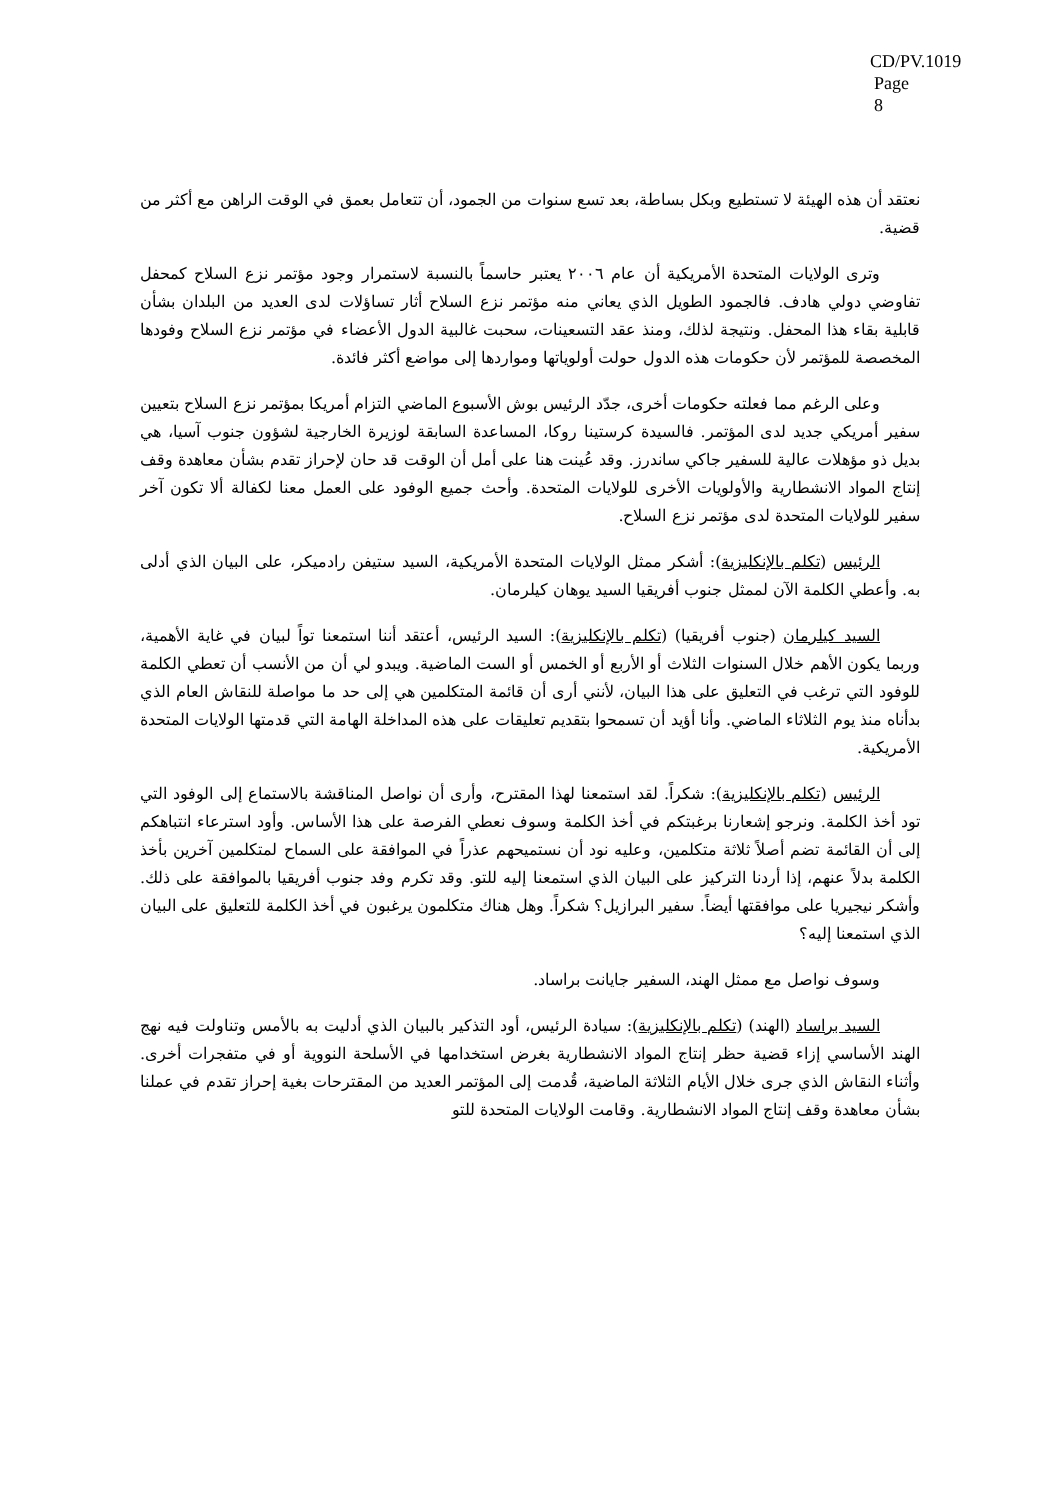CD/PV.1019
Page 8
نعتقد أن هذه الهيئة لا تستطيع وبكل بساطة، بعد تسع سنوات من الجمود، أن تتعامل بعمق في الوقت الراهن مع أكثر من قضية.
وترى الولايات المتحدة الأمريكية أن عام ٢٠٠٦ يعتبر حاسماً بالنسبة لاستمرار وجود مؤتمر نزع السلاح كمحفل تفاوضي دولي هادف. فالجمود الطويل الذي يعاني منه مؤتمر نزع السلاح أثار تساؤلات لدى العديد من البلدان بشأن قابلية بقاء هذا المحفل. ونتيجة لذلك، ومنذ عقد التسعينات، سحبت غالبية الدول الأعضاء في مؤتمر نزع السلاح وفودها المخصصة للمؤتمر لأن حكومات هذه الدول حولت أولوياتها ومواردها إلى مواضع أكثر فائدة.
وعلى الرغم مما فعلته حكومات أخرى، جدّد الرئيس بوش الأسبوع الماضي التزام أمريكا بمؤتمر نزع السلاح بتعيين سفير أمريكي جديد لدى المؤتمر. فالسيدة كرستينا روكا، المساعدة السابقة لوزيرة الخارجية لشؤون جنوب آسيا، هي بديل ذو مؤهلات عالية للسفير جاكي ساندرز. وقد عُينت هنا على أمل أن الوقت قد حان لإحراز تقدم بشأن معاهدة وقف إنتاج المواد الانشطارية والأولويات الأخرى للولايات المتحدة. وأحث جميع الوفود على العمل معنا لكفالة ألا تكون آخر سفير للولايات المتحدة لدى مؤتمر نزع السلاح.
الرئيس (تكلم بالإنكليزية): أشكر ممثل الولايات المتحدة الأمريكية، السيد ستيفن رادميكر، على البيان الذي أدلى به. وأعطي الكلمة الآن لممثل جنوب أفريقيا السيد يوهان كيلرمان.
السيد كيلرمان (جنوب أفريقيا) (تكلم بالإنكليزية): السيد الرئيس، أعتقد أننا استمعنا تواً لبيان في غاية الأهمية، وربما يكون الأهم خلال السنوات الثلاث أو الأربع أو الخمس أو الست الماضية. ويبدو لي أن من الأنسب أن تعطي الكلمة للوفود التي ترغب في التعليق على هذا البيان، لأنني أرى أن قائمة المتكلمين هي إلى حد ما مواصلة للنقاش العام الذي بدأناه منذ يوم الثلاثاء الماضي. وأنا أؤيد أن تسمحوا بتقديم تعليقات على هذه المداخلة الهامة التي قدمتها الولايات المتحدة الأمريكية.
الرئيس (تكلم بالإنكليزية): شكراً. لقد استمعنا لهذا المقترح، وأرى أن نواصل المناقشة بالاستماع إلى الوفود التي تود أخذ الكلمة. ونرجو إشعارنا برغبتكم في أخذ الكلمة وسوف نعطي الفرصة على هذا الأساس. وأود استرعاء انتباهكم إلى أن القائمة تضم أصلاً ثلاثة متكلمين، وعليه نود أن نستميحهم عذراً في الموافقة على السماح لمتكلمين آخرين بأخذ الكلمة بدلاً عنهم، إذا أردنا التركيز على البيان الذي استمعنا إليه للتو. وقد تكرم وفد جنوب أفريقيا بالموافقة على ذلك. وأشكر نيجيريا على موافقتها أيضاً. سفير البرازيل؟ شكراً. وهل هناك متكلمون يرغبون في أخذ الكلمة للتعليق على البيان الذي استمعنا إليه؟
وسوف نواصل مع ممثل الهند، السفير جايانت براساد.
السيد براساد (الهند) (تكلم بالإنكليزية): سيادة الرئيس، أود التذكير بالبيان الذي أدليت به بالأمس وتناولت فيه نهج الهند الأساسي إزاء قضية حظر إنتاج المواد الانشطارية بغرض استخدامها في الأسلحة النووية أو في متفجرات أخرى. وأثناء النقاش الذي جرى خلال الأيام الثلاثة الماضية، قُدمت إلى المؤتمر العديد من المقترحات بغية إحراز تقدم في عملنا بشأن معاهدة وقف إنتاج المواد الانشطارية. وقامت الولايات المتحدة للتو